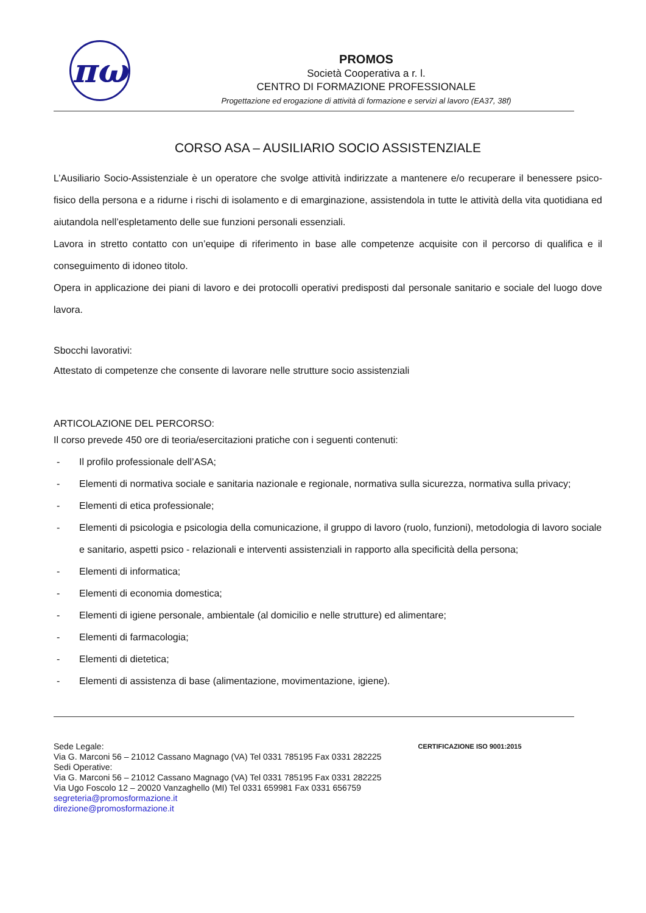πω
PROMOS
Società Cooperativa a r. l.
CENTRO DI FORMAZIONE PROFESSIONALE
Progettazione ed erogazione di attività di formazione e servizi al lavoro (EA37, 38f)
CORSO ASA – AUSILIARIO SOCIO ASSISTENZIALE
L’Ausiliario Socio-Assistenziale è un operatore che svolge attività indirizzate a mantenere e/o recuperare il benessere psico-fisico della persona e a ridurne i rischi di isolamento e di emarginazione, assistendola in tutte le attività della vita quotidiana ed aiutandola nell’espletamento delle sue funzioni personali essenziali.
Lavora in stretto contatto con un’equipe di riferimento in base alle competenze acquisite con il percorso di qualifica e il conseguimento di idoneo titolo.
Opera in applicazione dei piani di lavoro e dei protocolli operativi predisposti dal personale sanitario e sociale del luogo dove lavora.
Sbocchi lavorativi:
Attestato di competenze che consente di lavorare nelle strutture socio assistenziali
ARTICOLAZIONE DEL PERCORSO:
Il corso prevede 450 ore di teoria/esercitazioni pratiche con i seguenti contenuti:
- Il profilo professionale dell’ASA;
- Elementi di normativa sociale e sanitaria nazionale e regionale, normativa sulla sicurezza, normativa sulla privacy;
- Elementi di etica professionale;
- Elementi di psicologia e psicologia della comunicazione, il gruppo di lavoro (ruolo, funzioni), metodologia di lavoro sociale e sanitario, aspetti psico - relazionali e interventi assistenziali in rapporto alla specificità della persona;
- Elementi di informatica;
- Elementi di economia domestica;
- Elementi di igiene personale, ambientale (al domicilio e nelle strutture) ed alimentare;
- Elementi di farmacologia;
- Elementi di dietetica;
- Elementi di assistenza di base (alimentazione, movimentazione, igiene).
Sede Legale:
Via G. Marconi 56 – 21012 Cassano Magnago (VA) Tel 0331 785195 Fax 0331 282225
Sedi Operative:
Via G. Marconi 56 – 21012 Cassano Magnago (VA) Tel 0331 785195 Fax 0331 282225
Via Ugo Foscolo 12 – 20020 Vanzaghello (MI) Tel 0331 659981 Fax 0331 656759
segreteria@promosformazione.it
direzione@promosformazione.it
CERTIFICAZIONE ISO 9001:2015